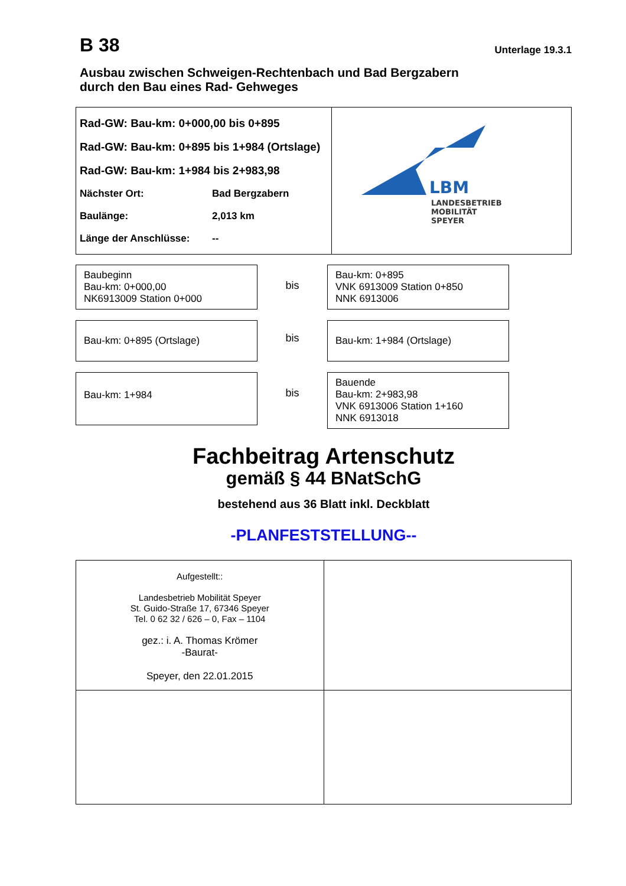B 38
Unterlage 19.3.1
Ausbau zwischen Schweigen-Rechtenbach und Bad Bergzabern
durch den Bau eines Rad- Gehweges
| Rad-GW: Bau-km: 0+000,00 bis 0+895 Rad-GW: Bau-km: 0+895 bis 1+984 (Ortslage) Rad-GW: Bau-km: 1+984 bis 2+983,98 Nächster Ort: Bad Bergzabern Baulänge: 2,013 km Länge der Anschlüsse: -- | LBM LANDESBETRIEB MOBILITÄT SPEYER |
Baubeginn
Bau-km: 0+000,00
NK6913009 Station 0+000
bis
Bau-km: 0+895
VNK 6913009 Station 0+850
NNK 6913006
Bau-km: 0+895 (Ortslage)
bis
Bau-km: 1+984 (Ortslage)
Bau-km: 1+984
bis
Bauende
Bau-km: 2+983,98
VNK 6913006 Station 1+160
NNK 6913018
Fachbeitrag Artenschutz
gemäß § 44 BNatSchG
bestehend aus 36 Blatt inkl. Deckblatt
-PLANFESTSTELLUNG--
| Aufgestellt:: Landesbetrieb Mobilität Speyer St. Guido-Straße 17, 67346 Speyer Tel. 0 62 32 / 626 – 0, Fax – 1104 gez.: i. A. Thomas Krömer -Baurat- Speyer, den 22.01.2015 | |